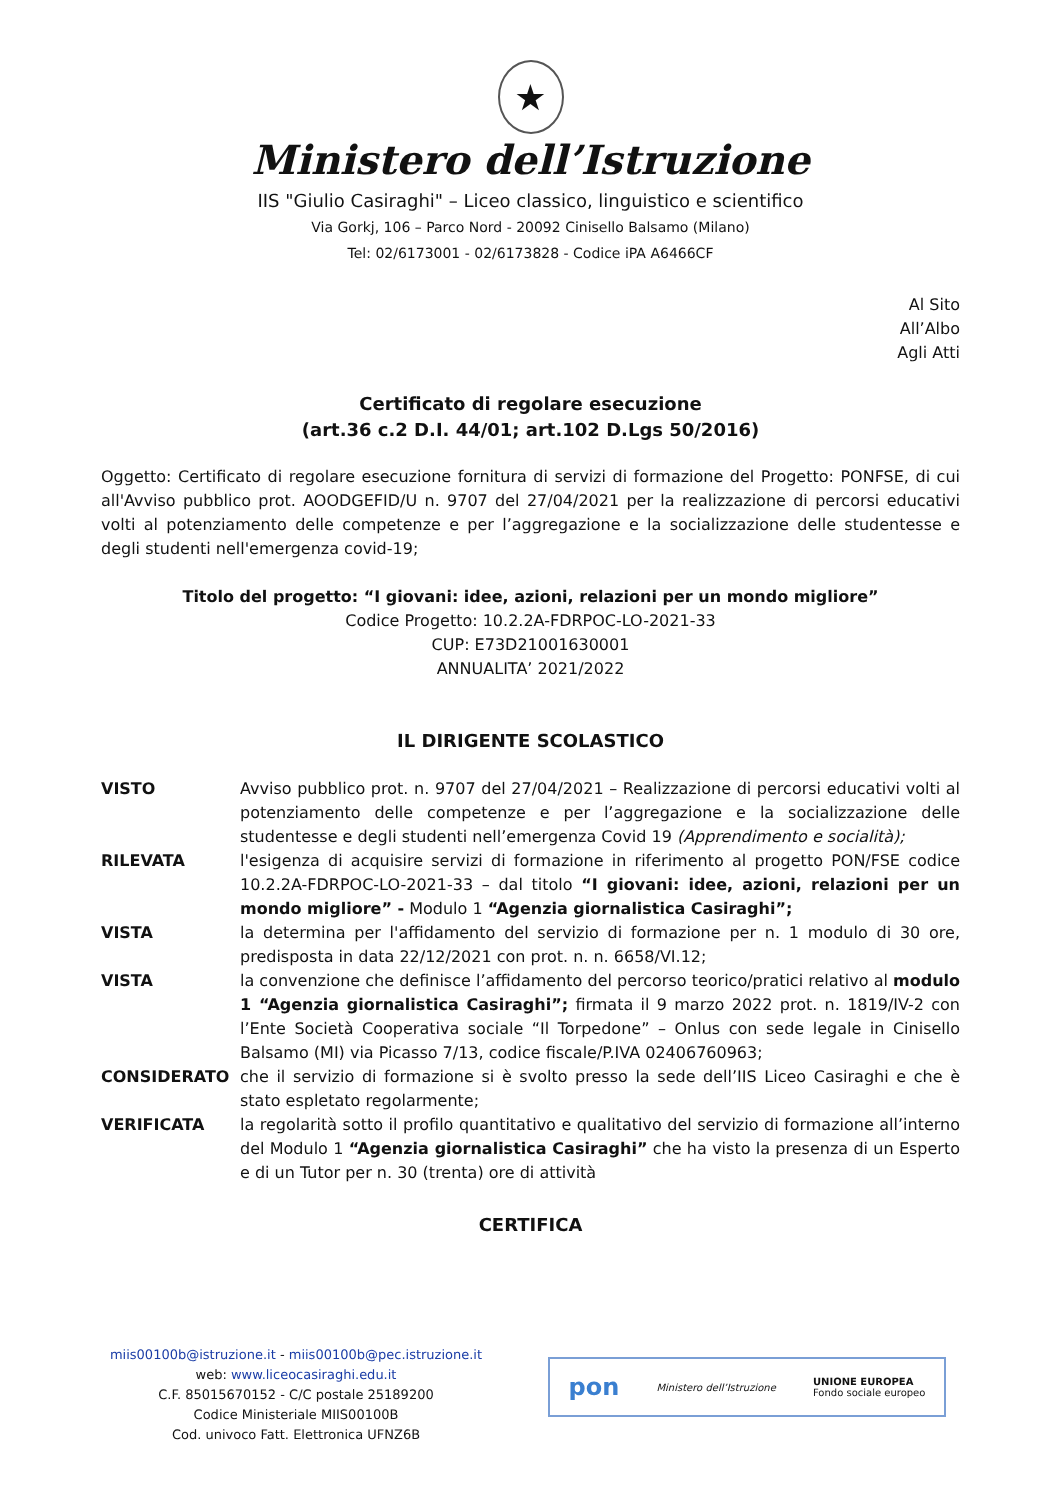★
Ministero dell’Istruzione
IIS "Giulio Casiraghi" – Liceo classico, linguistico e scientifico
Via Gorkj, 106 – Parco Nord - 20092 Cinisello Balsamo (Milano)
Tel: 02/6173001 - 02/6173828 - Codice iPA A6466CF
Al Sito
All’Albo
Agli Atti
Certificato di regolare esecuzione
(art.36 c.2 D.I. 44/01; art.102 D.Lgs 50/2016)
Oggetto: Certificato di regolare esecuzione fornitura di servizi di formazione del Progetto: PONFSE, di cui all'Avviso pubblico prot. AOODGEFID/U n. 9707 del 27/04/2021 per la realizzazione di percorsi educativi volti al potenziamento delle competenze e per l’aggregazione e la socializzazione delle studentesse e degli studenti nell'emergenza covid-19;
Titolo del progetto: “I giovani: idee, azioni, relazioni per un mondo migliore”
Codice Progetto: 10.2.2A-FDRPOC-LO-2021-33
CUP: E73D21001630001
ANNUALITA’ 2021/2022
IL DIRIGENTE SCOLASTICO
VISTO Avviso pubblico prot. n. 9707 del 27/04/2021 – Realizzazione di percorsi educativi volti al potenziamento delle competenze e per l’aggregazione e la socializzazione delle studentesse e degli studenti nell’emergenza Covid 19 (Apprendimento e socialità);
RILEVATA l'esigenza di acquisire servizi di formazione in riferimento al progetto PON/FSE codice 10.2.2A-FDRPOC-LO-2021-33 – dal titolo “I giovani: idee, azioni, relazioni per un mondo migliore” - Modulo 1 “Agenzia giornalistica Casiraghi”;
VISTA la determina per l'affidamento del servizio di formazione per n. 1 modulo di 30 ore, predisposta in data 22/12/2021 con prot. n. n. 6658/VI.12;
VISTA la convenzione che definisce l’affidamento del percorso teorico/pratici relativo al modulo 1 “Agenzia giornalistica Casiraghi”; firmata il 9 marzo 2022 prot. n. 1819/IV-2 con l’Ente Società Cooperativa sociale “Il Torpedone” – Onlus con sede legale in Cinisello Balsamo (MI) via Picasso 7/13, codice fiscale/P.IVA 02406760963;
CONSIDERATO che il servizio di formazione si è svolto presso la sede dell’IIS Liceo Casiraghi e che è stato espletato regolarmente;
VERIFICATA la regolarità sotto il profilo quantitativo e qualitativo del servizio di formazione all’interno del Modulo 1 “Agenzia giornalistica Casiraghi” che ha visto la presenza di un Esperto e di un Tutor per n. 30 (trenta) ore di attività
CERTIFICA
miis00100b@istruzione.it - miis00100b@pec.istruzione.it
web: www.liceocasiraghi.edu.it
C.F. 85015670152 - C/C postale 25189200
Codice Ministeriale MIIS00100B
Cod. univoco Fatt. Elettronica UFNZ6B
pon Ministero dell’Istruzione UNIONE EUROPEA
Fondo sociale europeo